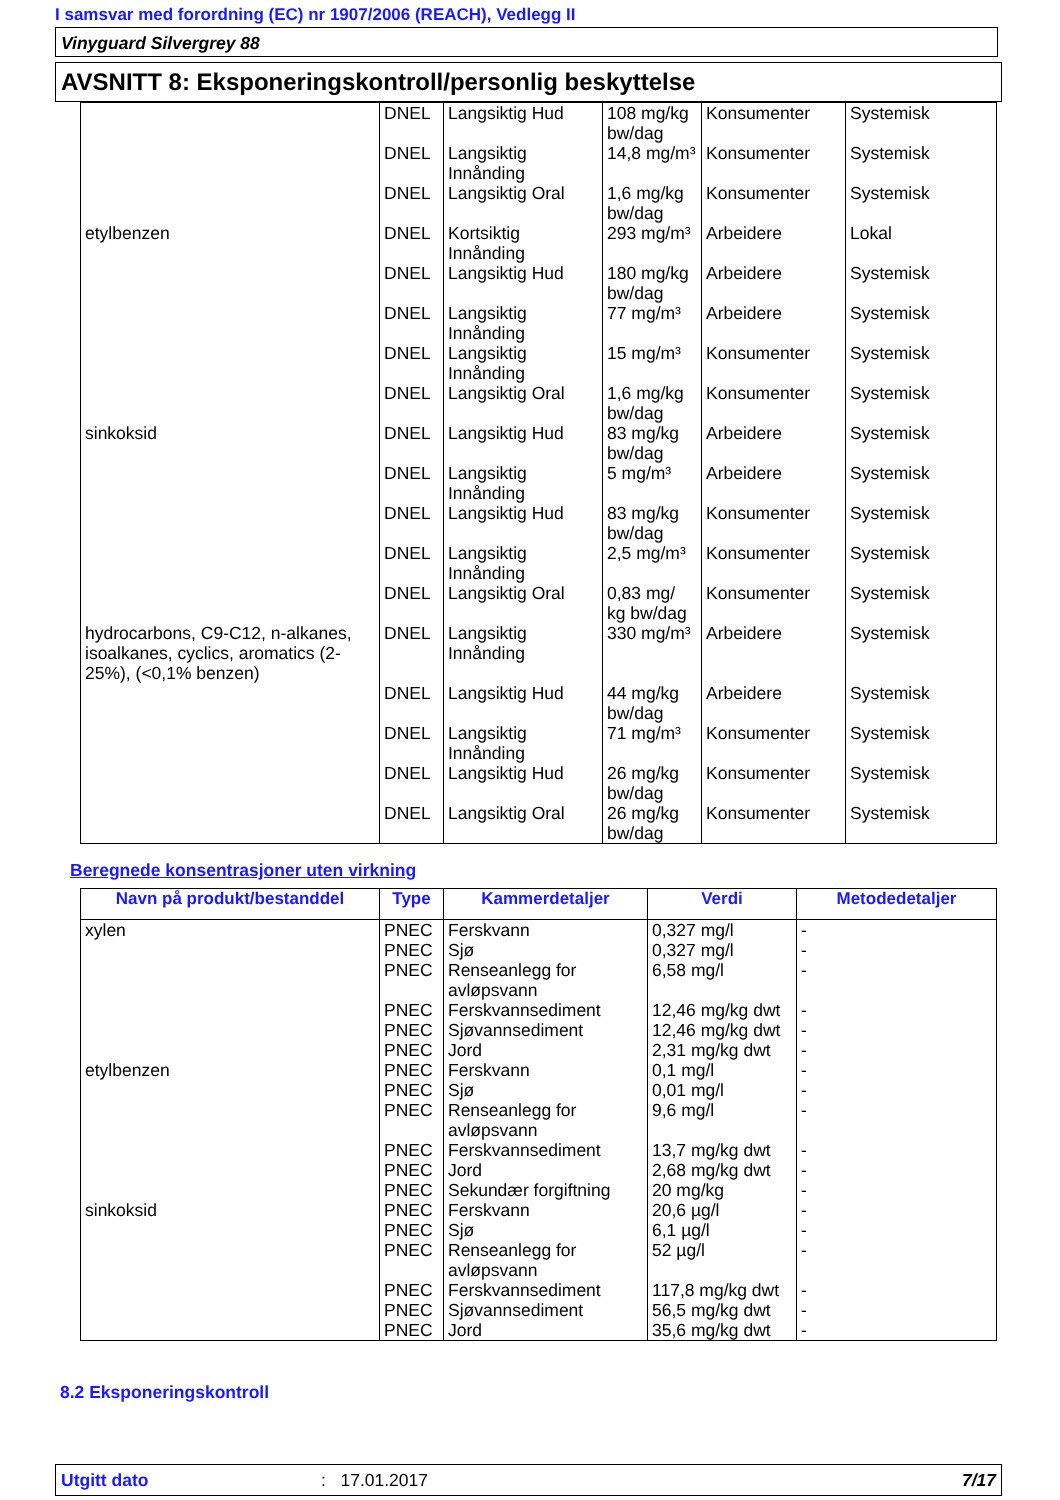I samsvar med forordning (EC) nr 1907/2006 (REACH), Vedlegg II
Vinyguard Silvergrey 88
AVSNITT 8: Eksponeringskontroll/personlig beskyttelse
| | DNEL | Langsiktig Hud | 108 mg/kg bw/dag | Konsumenter | Systemisk |
| | DNEL | Langsiktig Innånding | 14,8 mg/m³ | Konsumenter | Systemisk |
| | DNEL | Langsiktig Oral | 1,6 mg/kg bw/dag | Konsumenter | Systemisk |
| etylbenzen | DNEL | Kortsiktig Innånding | 293 mg/m³ | Arbeidere | Lokal |
| | DNEL | Langsiktig Hud | 180 mg/kg bw/dag | Arbeidere | Systemisk |
| | DNEL | Langsiktig Innånding | 77 mg/m³ | Arbeidere | Systemisk |
| | DNEL | Langsiktig Innånding | 15 mg/m³ | Konsumenter | Systemisk |
| | DNEL | Langsiktig Oral | 1,6 mg/kg bw/dag | Konsumenter | Systemisk |
| sinkoksid | DNEL | Langsiktig Hud | 83 mg/kg bw/dag | Arbeidere | Systemisk |
| | DNEL | Langsiktig Innånding | 5 mg/m³ | Arbeidere | Systemisk |
| | DNEL | Langsiktig Hud | 83 mg/kg bw/dag | Konsumenter | Systemisk |
| | DNEL | Langsiktig Innånding | 2,5 mg/m³ | Konsumenter | Systemisk |
| | DNEL | Langsiktig Oral | 0,83 mg/ kg bw/dag | Konsumenter | Systemisk |
| hydrocarbons, C9-C12, n-alkanes, isoalkanes, cyclics, aromatics (2-25%), (<0,1% benzen) | DNEL | Langsiktig Innånding | 330 mg/m³ | Arbeidere | Systemisk |
| | DNEL | Langsiktig Hud | 44 mg/kg bw/dag | Arbeidere | Systemisk |
| | DNEL | Langsiktig Innånding | 71 mg/m³ | Konsumenter | Systemisk |
| | DNEL | Langsiktig Hud | 26 mg/kg bw/dag | Konsumenter | Systemisk |
| | DNEL | Langsiktig Oral | 26 mg/kg bw/dag | Konsumenter | Systemisk |
Beregnede konsentrasjoner uten virkning
| Navn på produkt/bestanddel | Type | Kammerdetaljer | Verdi | Metodedetaljer |
| --- | --- | --- | --- | --- |
| xylen | PNEC | Ferskvann | 0,327 mg/l | - |
| | PNEC | Sjø | 0,327 mg/l | - |
| | PNEC | Renseanlegg for avløpsvann | 6,58 mg/l | - |
| | PNEC | Ferskvannsediment | 12,46 mg/kg dwt | - |
| | PNEC | Sjøvannsediment | 12,46 mg/kg dwt | - |
| | PNEC | Jord | 2,31 mg/kg dwt | - |
| etylbenzen | PNEC | Ferskvann | 0,1 mg/l | - |
| | PNEC | Sjø | 0,01 mg/l | - |
| | PNEC | Renseanlegg for avløpsvann | 9,6 mg/l | - |
| | PNEC | Ferskvannsediment | 13,7 mg/kg dwt | - |
| | PNEC | Jord | 2,68 mg/kg dwt | - |
| | PNEC | Sekundær forgiftning | 20 mg/kg | - |
| sinkoksid | PNEC | Ferskvann | 20,6 µg/l | - |
| | PNEC | Sjø | 6,1 µg/l | - |
| | PNEC | Renseanlegg for avløpsvann | 52 µg/l | - |
| | PNEC | Ferskvannsediment | 117,8 mg/kg dwt | - |
| | PNEC | Sjøvannsediment | 56,5 mg/kg dwt | - |
| | PNEC | Jord | 35,6 mg/kg dwt | - |
8.2 Eksponeringskontroll
Utgitt dato: 17.01.2017 7/17